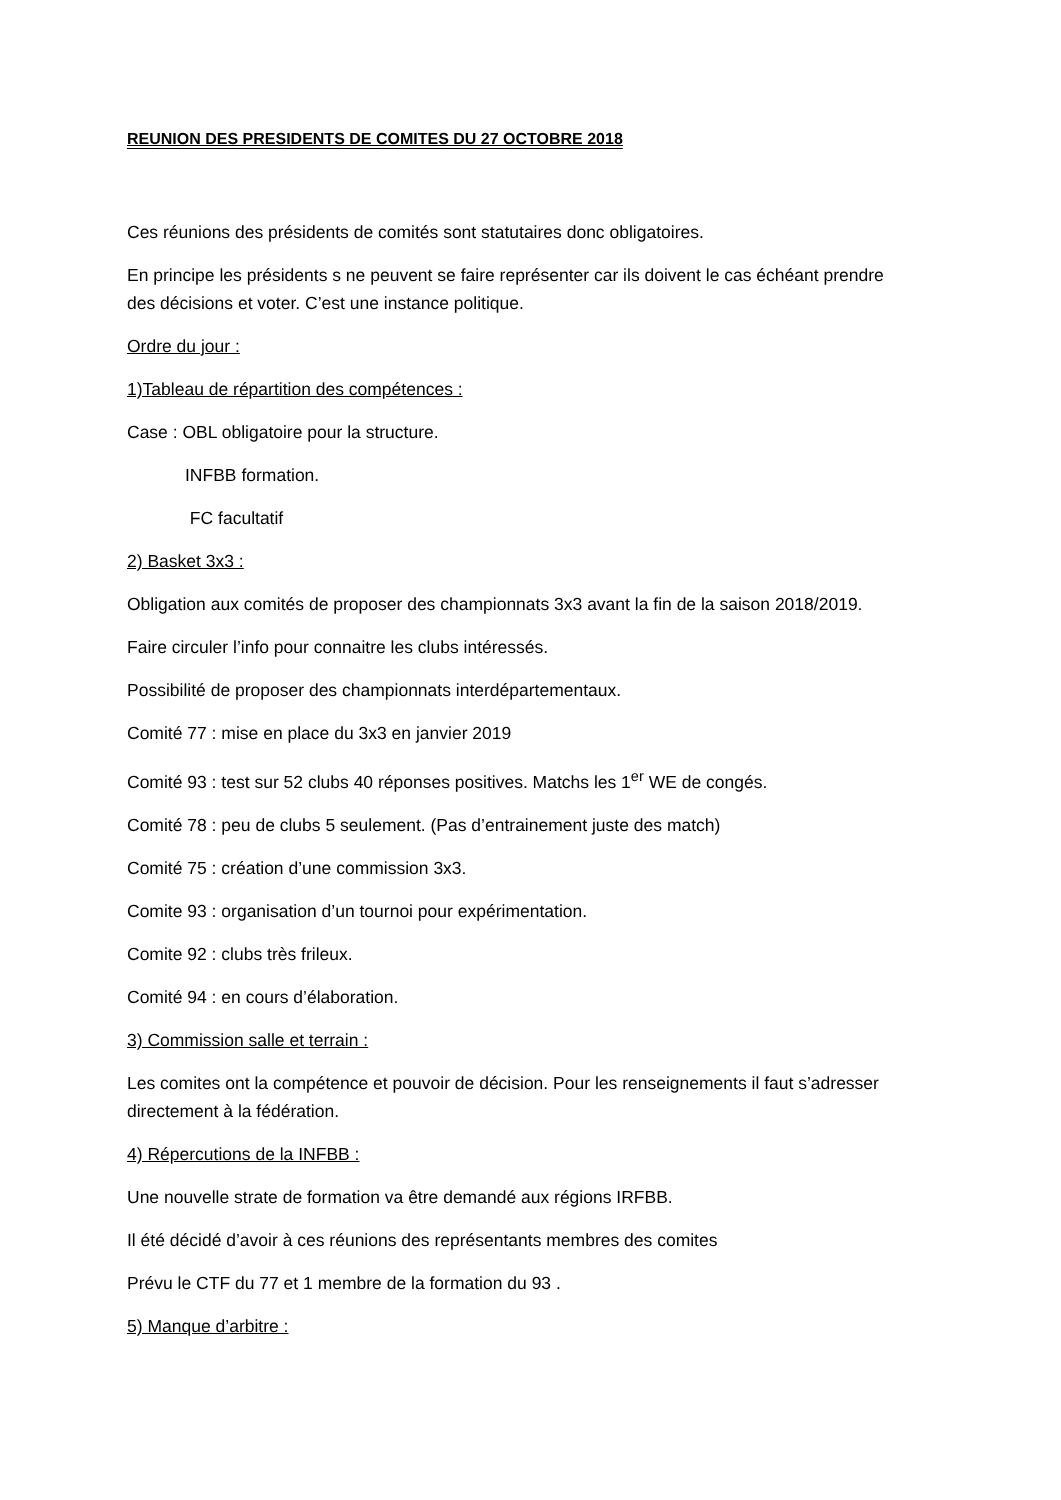REUNION DES PRESIDENTS DE COMITES DU 27 OCTOBRE 2018
Ces réunions des présidents de comités sont statutaires donc obligatoires.
En principe les présidents s ne peuvent se faire représenter car ils doivent le cas échéant prendre des décisions et voter. C’est une instance politique.
Ordre du jour :
1)Tableau de répartition des compétences :
Case : OBL obligatoire pour la structure.
INFBB formation.
FC facultatif
2) Basket 3x3 :
Obligation aux comités de proposer des championnats 3x3 avant la fin de la saison 2018/2019.
Faire circuler l’info pour connaitre les clubs intéressés.
Possibilité de proposer des championnats interdépartementaux.
Comité 77 : mise en place du 3x3 en janvier 2019
Comité 93 : test sur 52 clubs 40 réponses positives. Matchs les 1<sup>er</sup> WE de congés.
Comité 78 : peu de clubs 5 seulement. (Pas d’entrainement juste des match)
Comité 75 : création d’une commission 3x3.
Comite 93 : organisation d’un tournoi pour expérimentation.
Comite 92 : clubs très frileux.
Comité 94 : en cours d’élaboration.
3) Commission salle et terrain :
Les comites ont la compétence et pouvoir de décision. Pour les renseignements il faut s’adresser directement à la fédération.
4) Répercutions de la INFBB :
Une nouvelle strate de formation va être demandé aux régions IRFBB.
Il été décidé d’avoir à ces réunions des représentants membres des comites
Prévu le CTF du 77 et 1 membre de la formation du 93 .
5) Manque d’arbitre :